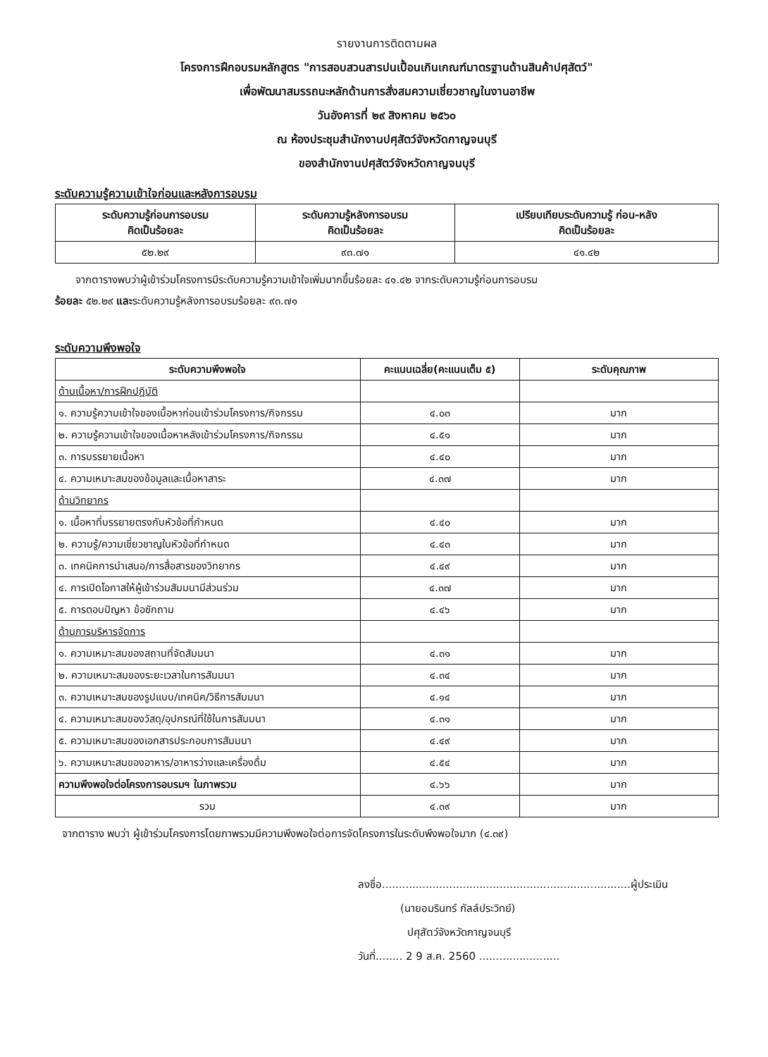รายงานการติดตามผล
โครงการฝึกอบรมหลักสูตร "การสอบสวนสารปนเปื้อนเกินเกณฑ์มาตรฐานด้านสินค้าปศุสัตว์"
เพื่อพัฒนาสมรรถนะหลักด้านการสั่งสมความเชี่ยวชาญในงานอาชีพ
วันอังคารที่ ๒๙ สิงหาคม ๒๕๖๐
ณ ห้องประชุมสำนักงานปศุสัตว์จังหวัดกาญจนบุรี
ของสำนักงานปศุสัตว์จังหวัดกาญจนบุรี
ระดับความรู้ความเข้าใจก่อนและหลังการอบรม
| ระดับความรู้ก่อนการอบรม คิดเป็นร้อยละ | ระดับความรู้หลังการอบรม คิดเป็นร้อยละ | เปรียบเทียบระดับความรู้ ก่อน-หลัง คิดเป็นร้อยละ |
| --- | --- | --- |
| ๕๒.๒๙ | ๙๓.๗๑ | ๔๑.๔๒ |
จากตารางพบว่าผู้เข้าร่วมโครงการมีระดับความรู้ความเข้าใจเพิ่มมากขึ้นร้อยละ ๔๑.๔๒ จากระดับความรู้ก่อนการอบรม
ร้อยละ ๕๒.๒๙ และระดับความรู้หลังการอบรมร้อยละ ๙๓.๗๑
ระดับความพึงพอใจ
| ระดับความพึงพอใจ | คะแนนเฉลี่ย(คะแนนเต็ม ๕) | ระดับคุณภาพ |
| --- | --- | --- |
| ด้านเนื้อหา/การฝึกปฏิบัติ | | |
| ๑. ความรู้ความเข้าใจของเนื้อหาก่อนเข้าร่วมโครงการ/กิจกรรม | ๔.๐๓ | มาก |
| ๒. ความรู้ความเข้าใจของเนื้อหาหลังเข้าร่วมโครงการ/กิจกรรม | ๔.๕๑ | มาก |
| ๓. การบรรยายเนื้อหา | ๔.๔๐ | มาก |
| ๔. ความเหมาะสมของข้อมูลและเนื้อหาสาระ | ๔.๓๗ | มาก |
| ด้านวิทยากร | | |
| ๑. เนื้อหาที่บรรยายตรงกับหัวข้อที่กำหนด | ๔.๔๐ | มาก |
| ๒. ความรู้/ความเชี่ยวชาญในหัวข้อที่กำหนด | ๔.๔๓ | มาก |
| ๓. เทคนิคการนำเสนอ/การสื่อสารของวิทยากร | ๔.๔๙ | มาก |
| ๔. การเปิดโอกาสให้ผู้เข้าร่วมสัมมนามีส่วนร่วม | ๔.๓๗ | มาก |
| ๕. การตอบปัญหา ข้อซักถาม | ๔.๔๖ | มาก |
| ด้านการบริหารจัดการ | | |
| ๑. ความเหมาะสมของสถานที่จัดสัมมนา | ๔.๓๑ | มาก |
| ๒. ความเหมาะสมของระยะเวลาในการสัมมนา | ๔.๓๔ | มาก |
| ๓. ความเหมาะสมของรูปแบบ/เทคนิค/วิธีการสัมมนา | ๔.๑๔ | มาก |
| ๔. ความเหมาะสมของวัสดุ/อุปกรณ์ที่ใช้ในการสัมมนา | ๔.๓๑ | มาก |
| ๕. ความเหมาะสมของเอกสารประกอบการสัมมนา | ๔.๔๙ | มาก |
| ๖. ความเหมาะสมของอาหาร/อาหารว่างและเครื่องดื่ม | ๔.๕๔ | มาก |
| ความพึงพอใจต่อโครงการอบรมฯ ในภาพรวม | ๔.๖๖ | มาก |
| รวม | ๔.๓๙ | มาก |
จากตาราง พบว่า ผู้เข้าร่วมโครงการโดยภาพรวมมีความพึงพอใจต่อการจัดโครงการในระดับพึงพอใจมาก (๔.๓๙)
ลงชื่อ..........................................................................ผู้ประเมิน
(นายอมรินทร์ กัลล์ประวิทย์)
ปศุสัตว์จังหวัดกาญจนบุรี
วันที่........ 2 9 ส.ค. 2560 ........................